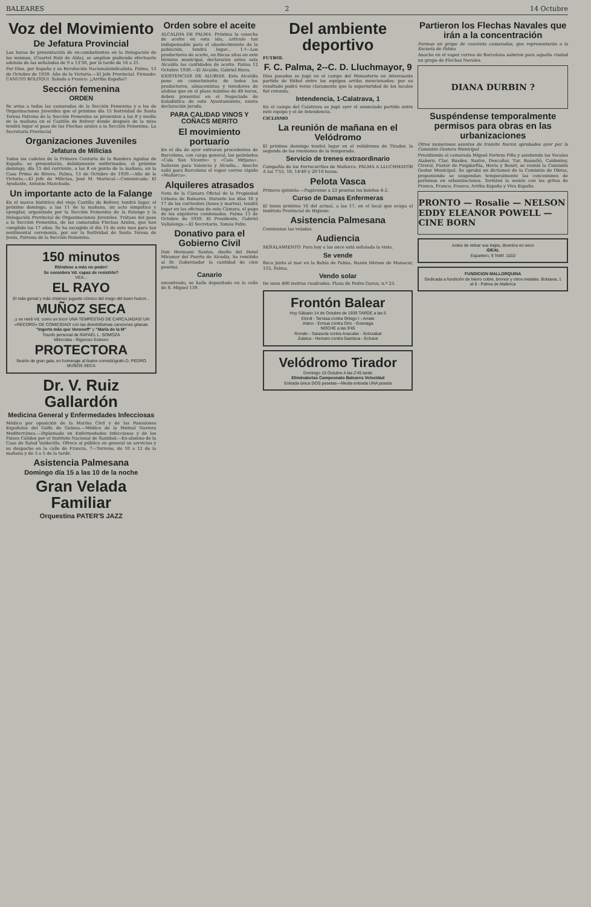BALEARES 2 14 Octubre
Voz del Movimiento
De Jefatura Provincial
Las horas de presentación de ex-combatientes en la Delegación de los mismos, (Cuartel Ruiz de Alda), se amplían pudiendo efectuarlo además de las señaladas de 9 a 13'30, por la tarde de 16 a 21.
Por Dios, por España y su Revolución Nacionalsindicalista. Palma, 13 de Octubre de 1939. Año de la Victoria.—El Jefe Provincial. Firmado: CANUTO BOLOQUI. Saludo a Franco: ¡¡Arriba España!!
Sección femenina
ORDEN
Se avisa a todas las camaradas de la Sección Femenina y a las de Organizaciones Juveniles que el próximo día 15 festividad de Santa Teresa Patrona de la Sección Femenina se presenten a las 8 y media de la mañana en el Castillo de Beliver donde después de la misa tendrá lugar el paso de las Flechas azules a la Sección Femenina. La Secretaria Provincial
Organizaciones Juveniles
Jefatura de Milicias
Todos los cadetes de la Primera Centuria de la Bandera Aguilas de España; se presentarán, debidamente uniformados, el próximo domingo, día 15 del corriente, a las 8 en punto de la mañana, en la Casa Primo de Rivera. Palma, 13 de Octubre de 1939.—Año de la Victoria.—El Jefe de Milicias, José M. Mariscal.—Comunicada: El Ayudante, Antonio Manchado.
Un importante acto de la Falange
En el marco histórico del viejo Castillo de Beliver, tendrá lugar, el próximo domingo, a las 11 de la mañana, un acto simpático y ejemplar, organizado por la Sección Femenina de la Falange y la Delegación Provincial de Organizaciones Juveniles. Trátase del paso a la Sección Femenina, de las camaradas Flechas Azules, que han cumplido los 17 años. Se ha escogido el día 15 de este mes para tan sentimental ceremonia, por ser la festividad de Santa Teresa de Jesús, Patrona de la Sección Femenina.
150 minutos
Riéndose a más no poder!
Se considera Vd. capaz de resistirlo?
VEA...
EL RAYO
El más genial y más chistoso juguete cómico del mago del buen humor...
MUÑOZ SECA
..y se reirá Vd. como un loco! UNA TEMPESTAD DE CARCAJADAS! UN «RECORD» DE COMICIDAD! con las divertidísimas canciones gitanas
"Ingerto más que Voronoff" y "María de la M"
Triunfo personal de RAFAEL L. SOMOZA
Miércoles - Riguroso Estreno
PROTECTORA
Sesión de gran gala, en homenaje al ilustre comediógrafo D. PEDRO MUÑOS SECA
Dr. V. Ruiz Gallardón
Medicina General y Enfermedades Infecciosas
Médico por oposición de la Marina Civil y de las Posesiones Españolas del Golfo de Guinea.—Médico de la Mutual Naviera Mediterránea.—Diplomado en Enfermedades Infecciosas y de los Países Cálidos por el Instituto Nacional de Sanidad.—Ex-alumno de la Casa de Salud Valdecilla. Ofrece al público en general su servicios y su despacho en la calle de Francia, 7—Terreno, de 10 a 12 de la mañana y de 3 a 5 de la tarde.
Asistencia Palmesana
Domingo día 15 a las 10 de la noche
Gran Velada Familiar
Orquestina PATER'S JAZZ
Orden sobre el aceite
ALCALDIA DE PALMA. Próxima la cosecha de aceite en esta isla, artículo tan indispensable para el abastecimiento de la población, tendrá lugar... 1.º—Los productores de aceite, en fincas sitas en este término municipal, declararán antes esta Alcaldía las cantidades de aceite. Palma 12 Octubre 1939.—El Alcalde, Gabriel Riera.
EXISTENCIAS DE ALUBIAS. Esta Alcaldía pone en conocimiento de todos los productores, almacenistas y tenedores de alubias que en el plazo máximo de 48 horas, deben presentar en el Negociado de Estadística de este Ayuntamiento, nueva declaración jurada.
PARA CALIDAD VINOS Y COÑACS MERITO
El movimiento portuario
En el día de ayer entraron procedentes de Barcelona, con carga general, los pailebotes «Cala San Vicente» y «Cala Mitjana». Salieron para Valencia y Alcudia... Anoche salió para Barcelona el vapor correo rápido «Mallorca».
Alquileres atrasados
Nota de la Cámara Oficial de la Propiedad Urbana de Baleares. Durante los días 16 y 17 de los corrientes (lunes y martes), tendrá lugar en las oficinas de esta Cámara, el pago de los alquileres condonados. Palma 13 de Octubre de 1939. El Presidente, Gabriel Vallalonga.—El Secretario, Tomás Feliu.
Donativo para el Gobierno Civil
Don Hermann Santos, dueño del Hotel Miramar del Puerto de Alcudia, ha remitido al Sr. Gobernador la cantidad de cien pesetas.
Canario
encontrado, se halla depositado en la calle de S. Miguel 139.
Del ambiente deportivo
FUTBOL
F. C. Palma, 2--C. D. Lluchmayor, 9
Días pasados se jugó en el campo del Monasterio un interesante partido de fútbol entre los equipos arriba mencionados; por su resultado podrá verse claramente que la superioridad de los locales fué rotunda.
Intendencia, 1-Calatrava, 1
En el campo del Calatrava se jugó ayer el anunciado partido entre este equipo y el de Intendencia.
CICLISMO
La reunión de mañana en el Velódromo
El próximo domingo tendrá lugar en el velódromo de Tirador, la segunda de las reuniones de la temporada.
Servicio de trenes extraordinario
Compañía de los Ferrocarriles de Mallorca. PALMA A LLUCHMAYOR A las 7'55, 10, 14'40 y 20'10 horas.
Pelota Vasca
Primera quiniela.—Pagáronse a 23 pesetas los boletos 4-2.
Curso de Damas Enfermeras
El lunes próximo 16 del actual, a las 17, en el local que ocupa el Instituto Provincial de Higiene.
Asistencia Palmesana
Comienzan las veladas.
Audiencia
SEÑALAMIENTO. Para hoy a las once está señalada la vista.
Se vende
finca junto al mar en la Bahía de Palma. Razón Héroes de Manacor, 133, Palma.
Vendo solar
De unos 400 metros cuadrados. Plaza de Pedro Garau, n.º 23.
Frontón Balear
Hoy Sábado 14 de Octubre de 1939 TARDE a las 5
Elordi - Terrasa contra Ortego I - Arrate
Atano - Ermua contra Orio - Goenaga
NOCHE a las 9'45
Román - Sarasola contra Anacabe - Solozabal
Zulaica - Hernani contra Gamboa - Echave
Velódromo Tirador
Domingo 15 Octubre A las 2'45 tarde
Eliminatorias Campeonato Baleares Velocidad
Entrada única DOS pesetas—Media entrada UNA peseta
Partieron los Flechas Navales que irán a la concentración
Forman un grupo de cuarenta camaradas, que representarán a la Escuela de Palma
Anoche en el vapor correo de Barcelona salieron para aquella ciudad un grupo de Flechas Navales.
DIANA DURBIN ?
Suspéndense temporalmente permisos para obras en las urbanizaciones
Otros numerosos asuntos de trámite fueron aprobados ayer por la Comisión Gestora Municipal
Presidiendo el camarada Miguel Forteza Piña y asistiendo los Vocales Alabern, Clar, Busdes, Sastre, Descallar, Tur, Rosselló, Caldentey, Cirerol, Fuster de Puigdorfila, Hevia y Bonet, se reunió la Comisión Gestor Municipal. Se aprobó un dictamen de la Comisión de Obras, proponiendo se suspendan temporalmente las concesiones de permisos en urbanizaciones. Terminó la sesión con los gritos de Franco, Franco, Franco, Arriba España y Viva España.
PRONTO — Rosalie — NELSON EDDY ELEANOR POWELL — CINE BORN
Antes de retirar sus trajes, lávenlos en seco
IDEAL
Espartero, 9 Teléf. 1010
FUNDICION MALLORQUINA
Dedicada a fundición de hierro cobre, bronce y otros metales. Bobiana, 1 al 9 - Palma de Mallorca